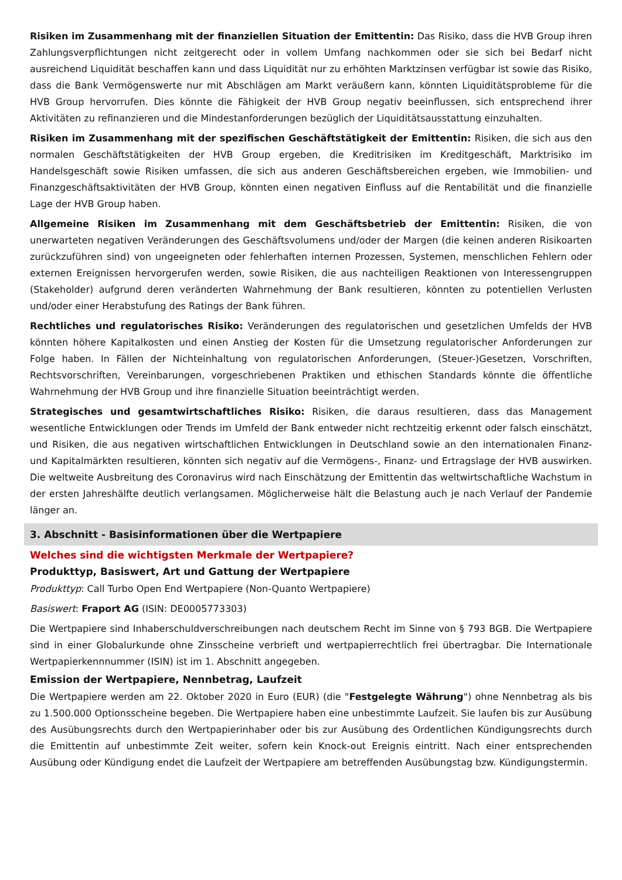Risiken im Zusammenhang mit der finanziellen Situation der Emittentin: Das Risiko, dass die HVB Group ihren Zahlungsverpflichtungen nicht zeitgerecht oder in vollem Umfang nachkommen oder sie sich bei Bedarf nicht ausreichend Liquidität beschaffen kann und dass Liquidität nur zu erhöhten Marktzinsen verfügbar ist sowie das Risiko, dass die Bank Vermögenswerte nur mit Abschlägen am Markt veräußern kann, könnten Liquiditätsprobleme für die HVB Group hervorrufen. Dies könnte die Fähigkeit der HVB Group negativ beeinflussen, sich entsprechend ihrer Aktivitäten zu refinanzieren und die Mindestanforderungen bezüglich der Liquiditätsausstattung einzuhalten.
Risiken im Zusammenhang mit der spezifischen Geschäftstätigkeit der Emittentin: Risiken, die sich aus den normalen Geschäftstätigkeiten der HVB Group ergeben, die Kreditrisiken im Kreditgeschäft, Marktrisiko im Handelsgeschäft sowie Risiken umfassen, die sich aus anderen Geschäftsbereichen ergeben, wie Immobilien- und Finanzgeschäftsaktivitäten der HVB Group, könnten einen negativen Einfluss auf die Rentabilität und die finanzielle Lage der HVB Group haben.
Allgemeine Risiken im Zusammenhang mit dem Geschäftsbetrieb der Emittentin: Risiken, die von unerwarteten negativen Veränderungen des Geschäftsvolumens und/oder der Margen (die keinen anderen Risikoarten zurückzuführen sind) von ungeeigneten oder fehlerhaften internen Prozessen, Systemen, menschlichen Fehlern oder externen Ereignissen hervorgerufen werden, sowie Risiken, die aus nachteiligen Reaktionen von Interessengruppen (Stakeholder) aufgrund deren veränderten Wahrnehmung der Bank resultieren, könnten zu potentiellen Verlusten und/oder einer Herabstufung des Ratings der Bank führen.
Rechtliches und regulatorisches Risiko: Veränderungen des regulatorischen und gesetzlichen Umfelds der HVB könnten höhere Kapitalkosten und einen Anstieg der Kosten für die Umsetzung regulatorischer Anforderungen zur Folge haben. In Fällen der Nichteinhaltung von regulatorischen Anforderungen, (Steuer-)Gesetzen, Vorschriften, Rechtsvorschriften, Vereinbarungen, vorgeschriebenen Praktiken und ethischen Standards könnte die öffentliche Wahrnehmung der HVB Group und ihre finanzielle Situation beeinträchtigt werden.
Strategisches und gesamtwirtschaftliches Risiko: Risiken, die daraus resultieren, dass das Management wesentliche Entwicklungen oder Trends im Umfeld der Bank entweder nicht rechtzeitig erkennt oder falsch einschätzt, und Risiken, die aus negativen wirtschaftlichen Entwicklungen in Deutschland sowie an den internationalen Finanz- und Kapitalmärkten resultieren, könnten sich negativ auf die Vermögens-, Finanz- und Ertragslage der HVB auswirken. Die weltweite Ausbreitung des Coronavirus wird nach Einschätzung der Emittentin das weltwirtschaftliche Wachstum in der ersten Jahreshälfte deutlich verlangsamen. Möglicherweise hält die Belastung auch je nach Verlauf der Pandemie länger an.
3. Abschnitt - Basisinformationen über die Wertpapiere
Welches sind die wichtigsten Merkmale der Wertpapiere?
Produkttyp, Basiswert, Art und Gattung der Wertpapiere
Produkttyp: Call Turbo Open End Wertpapiere (Non-Quanto Wertpapiere)
Basiswert: Fraport AG (ISIN: DE0005773303)
Die Wertpapiere sind Inhaberschuldverschreibungen nach deutschem Recht im Sinne von § 793 BGB. Die Wertpapiere sind in einer Globalurkunde ohne Zinsscheine verbrieft und wertpapierrechtlich frei übertragbar. Die Internationale Wertpapierkennnummer (ISIN) ist im 1. Abschnitt angegeben.
Emission der Wertpapiere, Nennbetrag, Laufzeit
Die Wertpapiere werden am 22. Oktober 2020 in Euro (EUR) (die "Festgelegte Währung") ohne Nennbetrag als bis zu 1.500.000 Optionsscheine begeben. Die Wertpapiere haben eine unbestimmte Laufzeit. Sie laufen bis zur Ausübung des Ausübungsrechts durch den Wertpapierinhaber oder bis zur Ausübung des Ordentlichen Kündigungsrechts durch die Emittentin auf unbestimmte Zeit weiter, sofern kein Knock-out Ereignis eintritt. Nach einer entsprechenden Ausübung oder Kündigung endet die Laufzeit der Wertpapiere am betreffenden Ausübungstag bzw. Kündigungstermin.